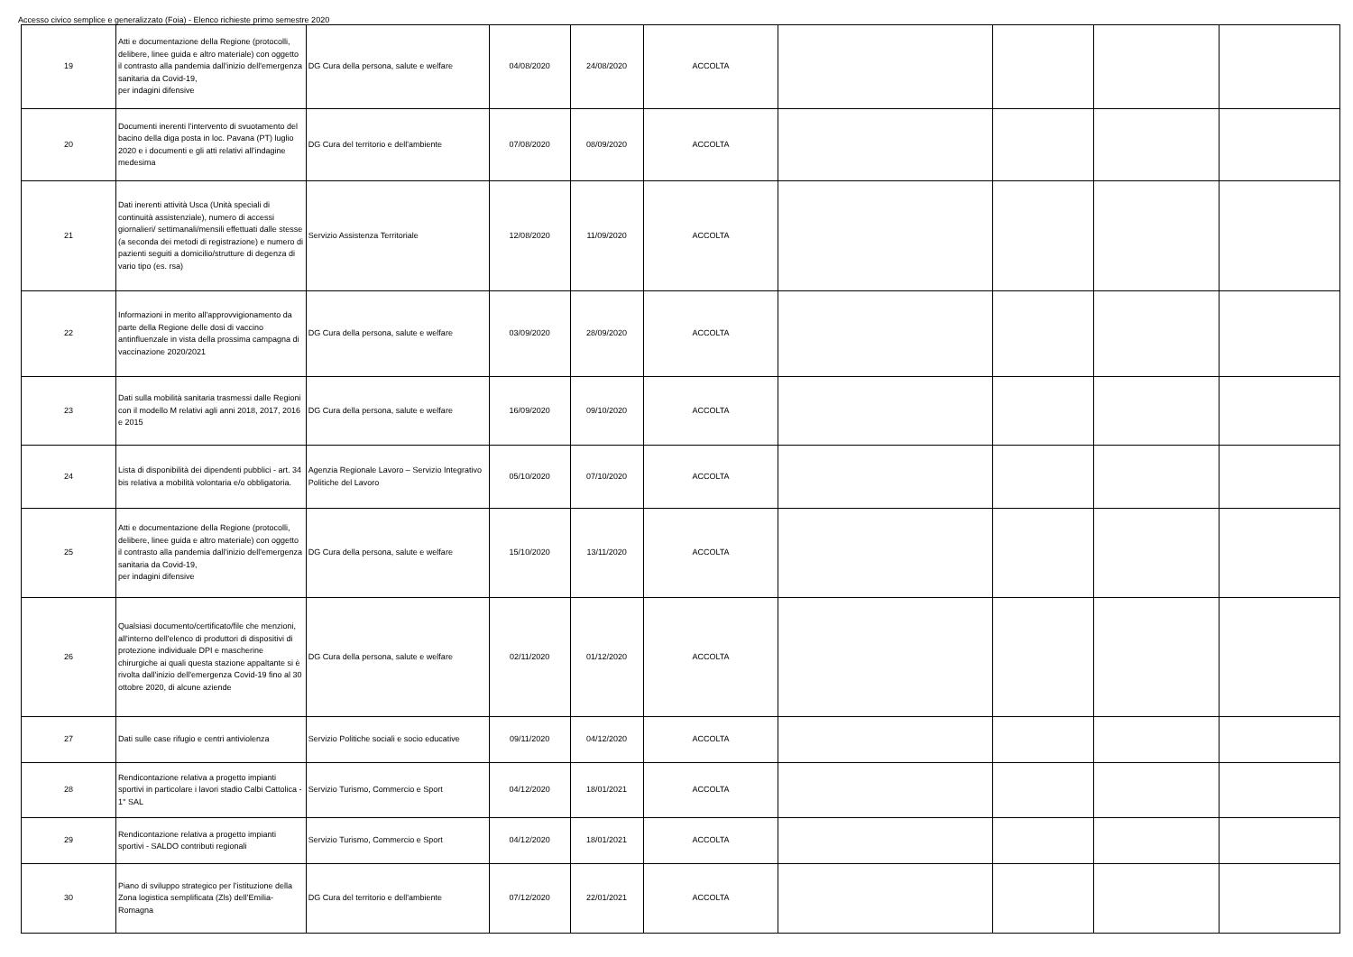Accesso civico semplice e generalizzato (Foia) - Elenco richieste primo semestre 2020
| 19 | Atti e documentazione della Regione (protocolli, delibere, linee guida e altro materiale) con oggetto il contrasto alla pandemia dall'inizio dell'emergenza sanitaria da Covid-19, per indagini difensive | DG Cura della persona, salute e welfare | 04/08/2020 | 24/08/2020 | ACCOLTA | | | | |
| 20 | Documenti inerenti l’intervento di svuotamento del bacino della diga posta in loc. Pavana (PT) luglio 2020 e i documenti e gli atti relativi all’indagine medesima | DG Cura del territorio e dell'ambiente | 07/08/2020 | 08/09/2020 | ACCOLTA | | | | |
| 21 | Dati inerenti attività Usca (Unità speciali di continuità assistenziale), numero di accessi giornalieri/ settimanali/mensili effettuati dalle stesse (a seconda dei metodi di registrazione) e numero di pazienti seguiti a domicilio/strutture di degenza di vario tipo (es. rsa) | Servizio Assistenza Territoriale | 12/08/2020 | 11/09/2020 | ACCOLTA | | | | |
| 22 | Informazioni in merito all'approvvigionamento da parte della Regione delle dosi di vaccino antinfluenzale in vista della prossima campagna di vaccinazione 2020/2021 | DG Cura della persona, salute e welfare | 03/09/2020 | 28/09/2020 | ACCOLTA | | | | |
| 23 | Dati sulla mobilità sanitaria trasmessi dalle Regioni con il modello M relativi agli anni 2018, 2017, 2016 e 2015 | DG Cura della persona, salute e welfare | 16/09/2020 | 09/10/2020 | ACCOLTA | | | | |
| 24 | Lista di disponibilità dei dipendenti pubblici - art. 34 bis relativa a mobilità volontaria e/o obbligatoria. | Agenzia Regionale Lavoro – Servizio Integrativo Politiche del Lavoro | 05/10/2020 | 07/10/2020 | ACCOLTA | | | | |
| 25 | Atti e documentazione della Regione (protocolli, delibere, linee guida e altro materiale) con oggetto il contrasto alla pandemia dall'inizio dell'emergenza sanitaria da Covid-19, per indagini difensive | DG Cura della persona, salute e welfare | 15/10/2020 | 13/11/2020 | ACCOLTA | | | | |
| 26 | Qualsiasi documento/certificato/file che menzioni, all'interno dell'elenco di produttori di dispositivi di protezione individuale DPI e mascherine chirurgiche ai quali questa stazione appaltante si è rivolta dall'inizio dell'emergenza Covid-19 fino al 30 ottobre 2020, di alcune aziende | DG Cura della persona, salute e welfare | 02/11/2020 | 01/12/2020 | ACCOLTA | | | | |
| 27 | Dati sulle case rifugio e centri antiviolenza | Servizio Politiche sociali e socio educative | 09/11/2020 | 04/12/2020 | ACCOLTA | | | | |
| 28 | Rendicontazione relativa a progetto impianti sportivi in particolare i lavori stadio Calbi Cattolica - 1° SAL | Servizio Turismo, Commercio e Sport | 04/12/2020 | 18/01/2021 | ACCOLTA | | | | |
| 29 | Rendicontazione relativa a progetto impianti sportivi - SALDO contributi regionali | Servizio Turismo, Commercio e Sport | 04/12/2020 | 18/01/2021 | ACCOLTA | | | | |
| 30 | Piano di sviluppo strategico per l’istituzione della Zona logistica semplificata (Zls) dell’Emilia-Romagna | DG Cura del territorio e dell'ambiente | 07/12/2020 | 22/01/2021 | ACCOLTA | | | | |